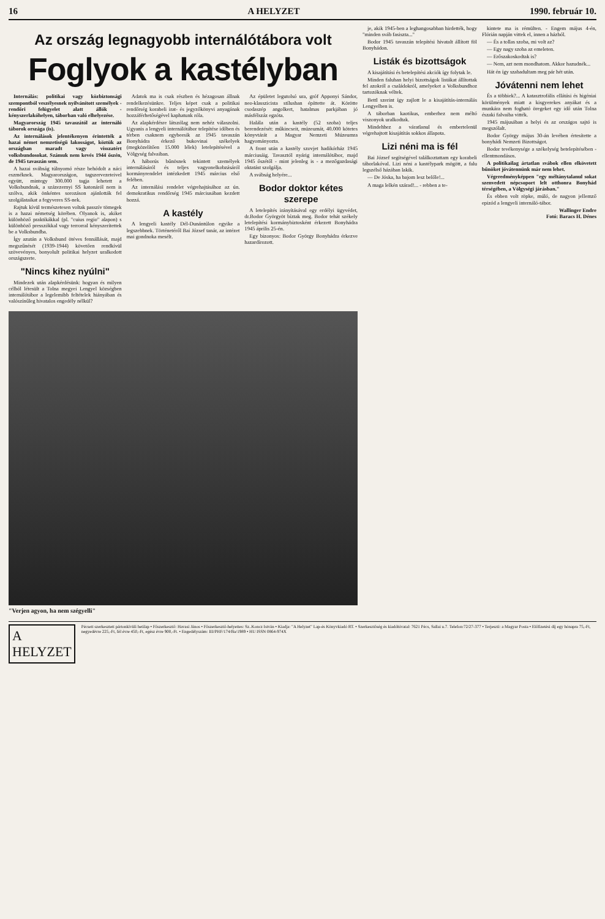16 A HELYZET 1990. február 10.
Az ország legnagyobb internálótábora volt
Foglyok a kastélyban
Internálás: politikai vagy közbiztonsági szempontból veszélyesnek nyilvánított személyek - rendőri felügyelet alatt állók - kényszerlakóhelyen, táborban való elhelyezése.
Magyarország 1945 tavaszától az internáló táborok országa (is).
Az internálások jelentékenyen érintették a hazai német nemzetiségű lakosságot, köztük az országban maradt vagy visszatért volksbundosokat. Számuk nem kevés 1944 őszén, de 1945 tavaszán sem.
A hazai svábság túlnyomó része behódolt a náci eszméknek. Magyarországon, tagszervezeteivel együtt, mintegy 300.000 tagja lehetett a Volksbundnak, a százezernyi SS katonáról nem is szólva, akik önkéntes sorozáson ajánlották fel szolgálataikat a fegyveres SS-nek.
Rajtuk kívül természetesen voltak passzív tömegek is a hazai németség körében. Olyanok is, akiket különböző praktikákkal (pl. "cuius regio" alapon) s különböző presszókkal vagy terrorral kényszerítettek be a Volksbundba.
Így azután a Volksbund ötéves fennállását, majd megszűnését (1939-1944) követően rendkívül szövevényes, bonyolult politikai helyzet uralkodott országszerte.
"Nincs kihez nyúlni"
Mindezek után alapkérdésünk: hogyan és milyen célból létesült a Tolna megyei Lengyel községben internálótábor a legelemibb feltételek hiányában és valószínűleg hivatalos engedély nélkül?
Adatok ma is csak részben és hézagosan állnak rendelkezésünkre. Teljes képet csak a politikai rendőrség korabeli irat- és jegyzőkönyvi anyagának hozzáférhetőségével kaphatunk róla.
Az alapkérdésre látszólag nem nehéz válaszolni. Ugyanis a lengyeli internálótábor telepítése időben és térben csaknem egybeesik az 1945 tavaszán Bonyhádra érkező bukovinai székelyek (megközelítően 15.000 lélek) letelepítésével a Völgység falvaiban.
A háborús bűnösnek tekintett személyek internálásáról és teljes vagyonelkobzásáról kormányrendelet intézkedett 1945 március első felében.
Az internálási rendelet végrehajtásához az ún. demokratikus rendőrség 1945 márciusában kezdett hozzá.
A kastély
A lengyeli kastély Dél-Dunántúlon egyike a legszebbnek. Történetéről Bai József tanár, az intézet mai gondnoka mesélt.
Az épületet legutolsó ura, gróf Apponyi Sándor, neo-klasszicista stílusban építtette át. Körötte csodaszép angolkert, hatalmas parkjában jó másfélszáz egzóta.
Halála után a kastély (52 szoba) teljes berendezését: műkincseit, múzeumát, 40.000 kötetes könyvtárát a Magyar Nemzeti Múzeumra hagyományozta.
A front után a kastély szovjet hadikórház 1945 márciusáig. Tavasztól nyárig internálótábor, majd 1945 őszétől - mint jelenleg is - a mezőgazdasági oktatást szolgálja.
A svábság helyére...
Bodor doktor kétes szerepe
A letelepítés irányításával egy erdélyi ügyvédet, dr.Bodor Györgyöt bíztak meg. Bodor tehát székely letelepítési kormánybiztosként érkezett Bonyhádra 1945 április 25-én.
Egy bizonyos: Bodor György Bonyhádra érkezve hazardírozott.
"Verjen agyon, ha nem szégyelli"
je, akik 1945-ben a leghangosabban hirdették, hogy "minden sváb fasiszta..."
Bodor 1945 tavaszán telepítési hivatalt állított föl Bonyhádon.
Listák és bizottságok
A kisajátítási és betelepítési akciók így folytak le.
Minden faluban helyi bizottságok listákat állítottak fel azokról a családokról, amelyeket a Volksbundhoz tartozóknak véltek.
Bettl szerint így zajlott le a kisajátítás-internálás Lengyelben is.
A táborban kaotikus, emberhez nem méltó viszonyok uralkodtak.
Mindehhez a váratlanul és embertelenül végrehajtott kisajátítás sokkos állapota.
Lizi néni ma is fél
Bai József segítségével találkoztattam egy korabeli táborlakóval. Lizi néni a kastélypark mögött, a falu legszélső házában lakik.
— De Jóska, ha bajom lesz belőle!...
A maga lelkén szárad!... - rebben a te-
kintete ma is rémülten. - Engem május 4-én, Flórián napján vittek el, innen a házból.
— És a tollas szoba, mi volt az?
— Egy nagy szoba az emeleten.
— Erőszakoskodtak is?
— Nem, azt nem mondhatom. Akkor hazudnék...
Hát én így szabadultam meg pár hét után.
Jóvátenni nem lehet
És a többiek?... A katasztrofális ellátási és higéniai körülmények miatt a kisgyerekes anyákat és a munkára nem fogható öregeket egy idő után Tolna északi falvaiba vitték.
1945 májusában a helyi és az országos sajtó is megszólalt.
Bodor György május 30-án levében értesítette a bonyhádi Nemzeti Bizottságot.
Bodor tevékenysége a székelység betelepítésében - ellentmondásos.
A politikailag ártatlan svábok ellen elkövetett bűnöket jóvátennünk már nem lehet.
Végeredményképpen "egy méltánytalanul sokat szenvedett népcsoport lelt otthonra Bonyhád térségében, a Völgységi járásban."
És ebben volt röpke, múló, de nagyon jellemző epizód a lengyeli internáló-tábor.
Wallinger Endre
Fotó: Baracs H. Dénes
A HELYZET
Pécsett szerkesztett pártonkívüli hetilap • Főszerkesztő: Havasi János • Főszerkesztő-helyettes: Sz..Koncz István • Kiadja: "A Helyzet" Lap-és Könyvkiadó RT. • Szerkesztőség és kiadóhivatal: 7621 Pécs, Sallai u.7. Telefon:72/27-377 • Terjeszti: a Magyar Posta • Előfizetési díj egy hónapra 75,-Ft, negyedévre 225,-Ft, fél évre 450,-Ft, egész évre 900,-Ft. • Engedélyszám: III/PHF/174/Ba/1989 • HU ISSN 0864-974X